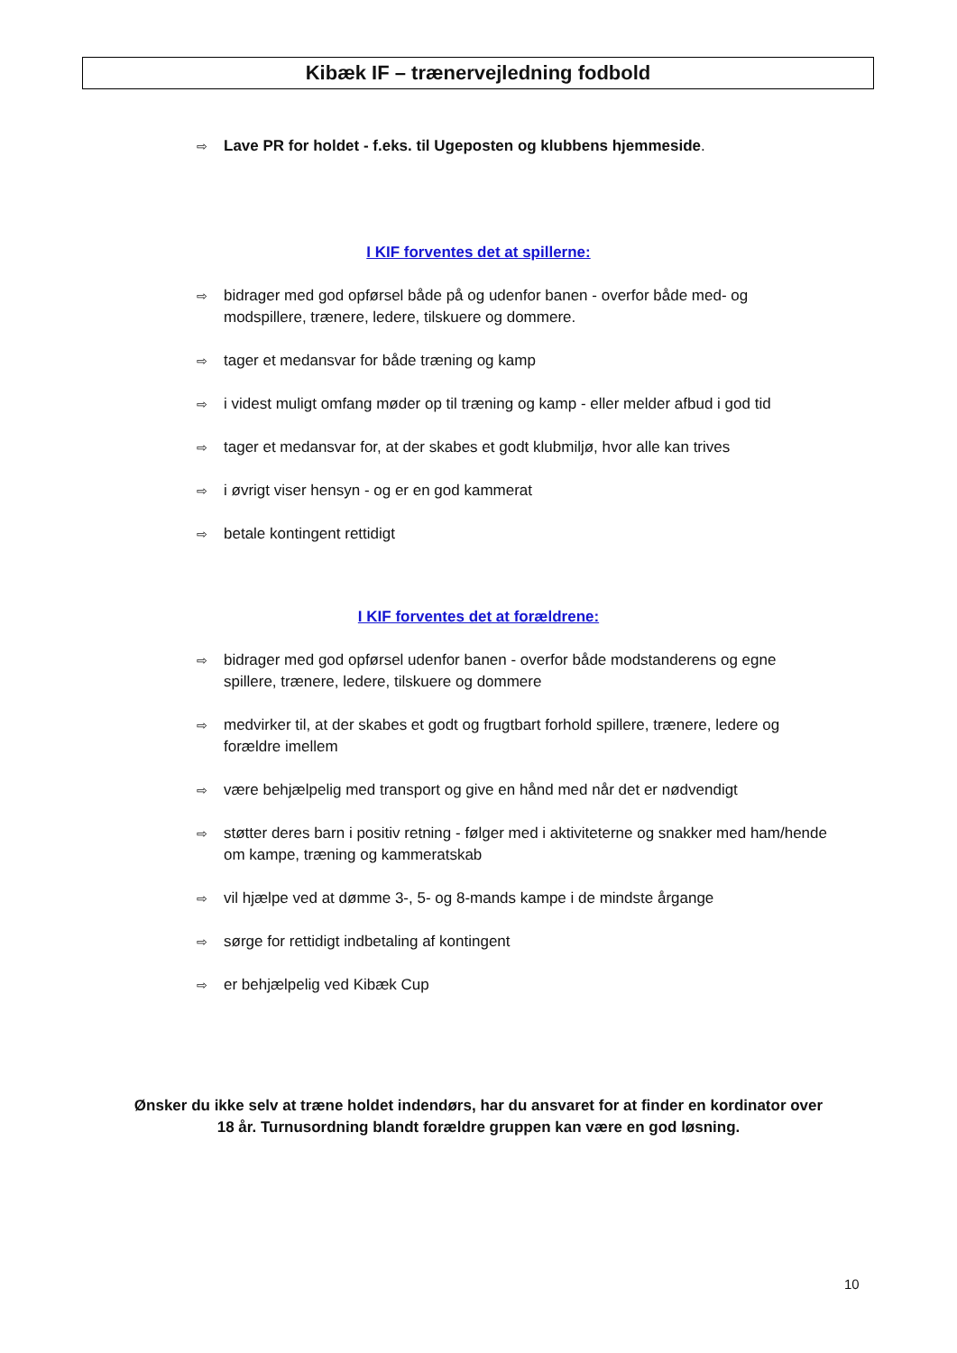Kibæk IF – trænervejledning fodbold
⇨ Lave PR for holdet - f.eks. til Ugeposten og klubbens hjemmeside.
I KIF forventes det at spillerne:
⇨ bidrager med god opførsel både på og udenfor banen - overfor både med- og modspillere, trænere, ledere, tilskuere og dommere.
⇨ tager et medansvar for både træning og kamp
⇨ i videst muligt omfang møder op til træning og kamp - eller melder afbud i god tid
⇨ tager et medansvar for, at der skabes et godt klubmiljø, hvor alle kan trives
⇨ i øvrigt viser hensyn - og er en god kammerat
⇨ betale kontingent rettidigt
I KIF forventes det at forældrene:
⇨ bidrager med god opførsel udenfor banen - overfor både modstanderens og egne spillere, trænere, ledere, tilskuere og dommere
⇨ medvirker til, at der skabes et godt og frugtbart forhold spillere, trænere, ledere og forældre imellem
⇨ være behjælpelig med transport og give en hånd med når det er nødvendigt
⇨ støtter deres barn i positiv retning - følger med i aktiviteterne og snakker med ham/hende om kampe, træning og kammeratskab
⇨ vil hjælpe ved at dømme 3-, 5- og 8-mands kampe i de mindste årgange
⇨ sørge for rettidigt indbetaling af kontingent
⇨ er behjælpelig ved Kibæk Cup
Ønsker du ikke selv at træne holdet indendørs, har du ansvaret for at finder en kordinator over 18 år. Turnusordning blandt forældre gruppen kan være en god løsning.
10